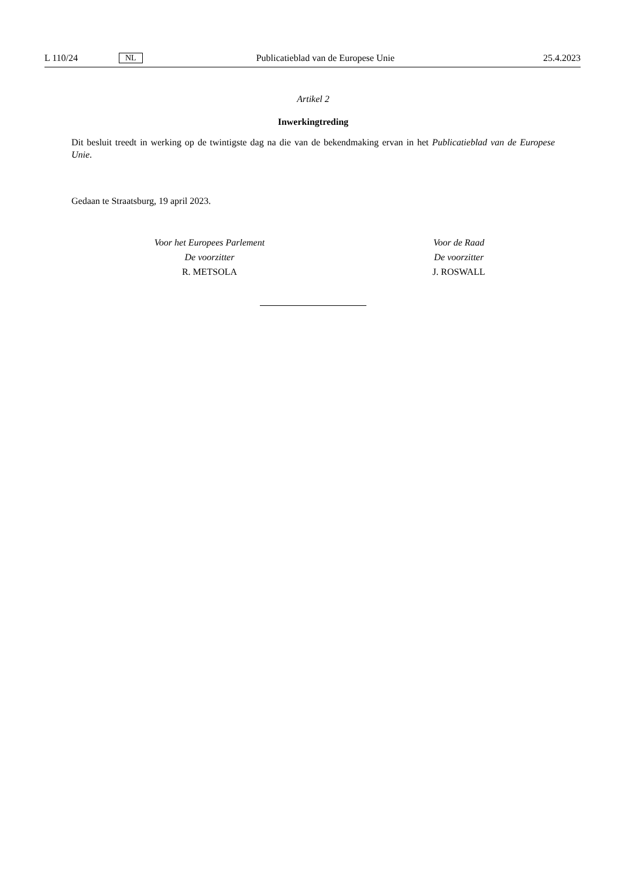L 110/24 NL Publicatieblad van de Europese Unie 25.4.2023
Artikel 2
Inwerkingtreding
Dit besluit treedt in werking op de twintigste dag na die van de bekendmaking ervan in het Publicatieblad van de Europese Unie.
Gedaan te Straatsburg, 19 april 2023.
Voor het Europees Parlement
De voorzitter
R. METSOLA
Voor de Raad
De voorzitter
J. ROSWALL